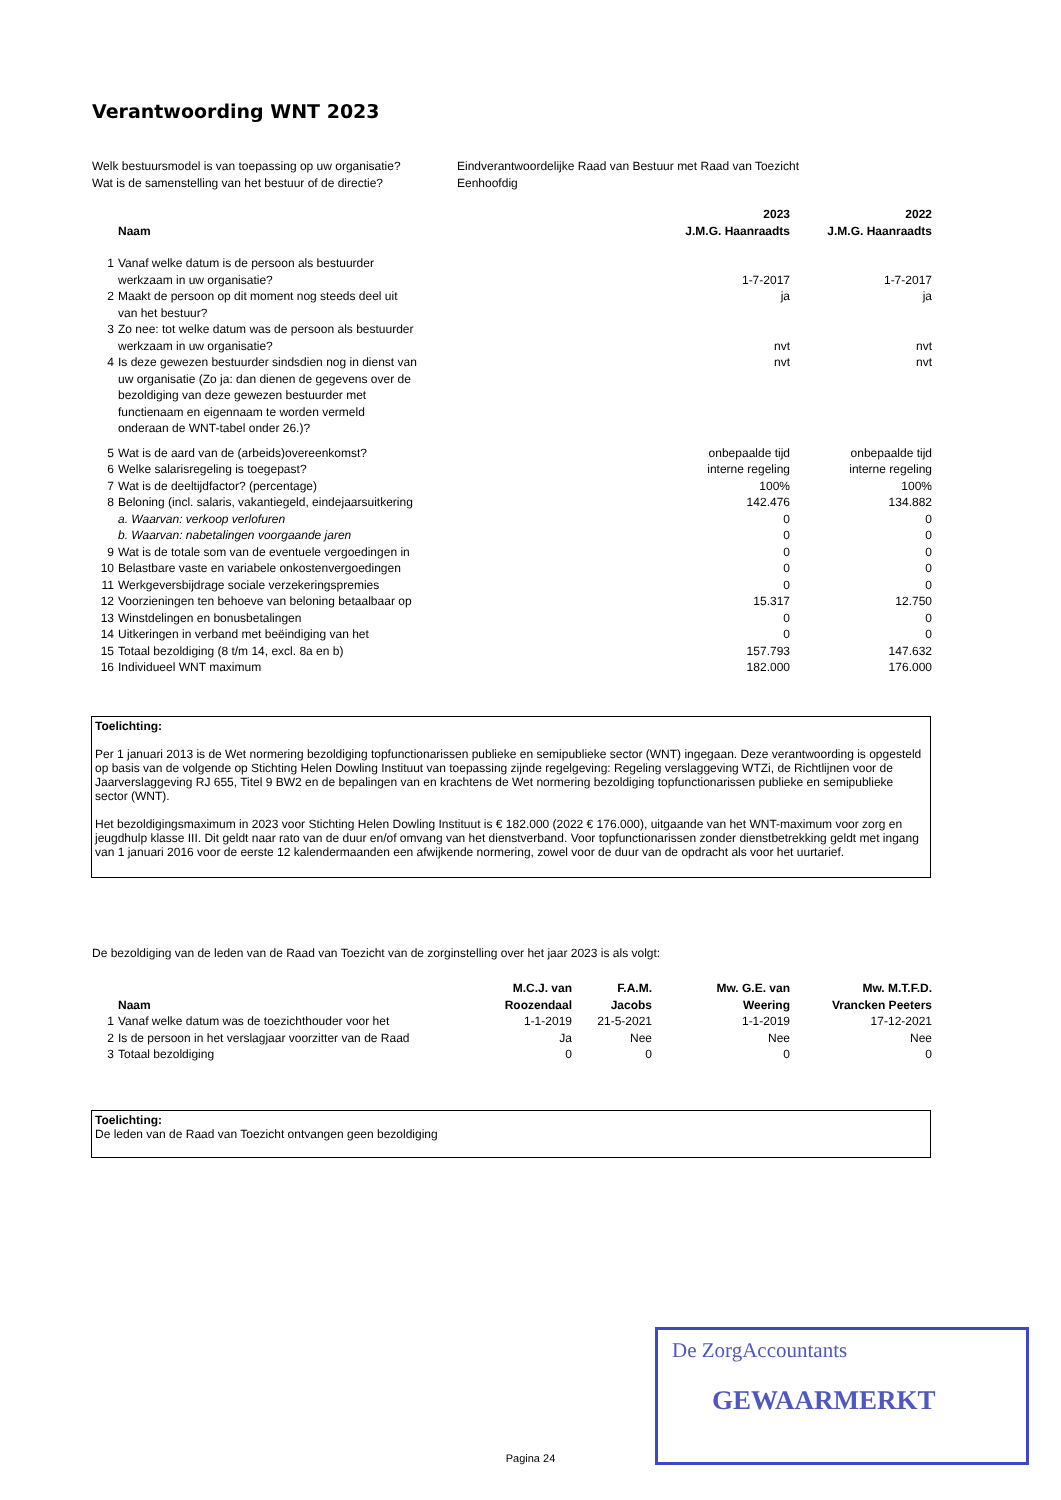Verantwoording WNT 2023
| Welk bestuursmodel is van toepassing op uw organisatie? | Eindverantwoordelijke Raad van Bestuur met Raad van Toezicht |
| Wat is de samenstelling van het bestuur of de directie? | Eenhoofdig |
| | | 2023 | 2022 |
| --- | --- | --- | --- |
| | Naam | J.M.G. Haanraadts | J.M.G. Haanraadts |
| 1 | Vanaf welke datum is de persoon als bestuurder werkzaam in uw organisatie? | 1-7-2017 | 1-7-2017 |
| 2 | Maakt de persoon op dit moment nog steeds deel uit van het bestuur? | ja | ja |
| 3 | Zo nee: tot welke datum was de persoon als bestuurder werkzaam in uw organisatie? | nvt | nvt |
| 4 | Is deze gewezen bestuurder sindsdien nog in dienst van uw organisatie (Zo ja: dan dienen de gegevens over de bezoldiging van deze gewezen bestuurder met functienaam en eigennaam te worden vermeld onderaan de WNT-tabel onder 26.)? | nvt | nvt |
| 5 | Wat is de aard van de (arbeids)overeenkomst? | onbepaalde tijd | onbepaalde tijd |
| 6 | Welke salarisregeling is toegepast? | interne regeling | interne regeling |
| 7 | Wat is de deeltijdfactor? (percentage) | 100% | 100% |
| 8 | Beloning (incl. salaris, vakantiegeld, eindejaarsuitkering | 142.476 | 134.882 |
| | a. Waarvan: verkoop verlofuren | 0 | 0 |
| | b. Waarvan: nabetalingen voorgaande jaren | 0 | 0 |
| 9 | Wat is de totale som van de eventuele vergoedingen in | 0 | 0 |
| 10 | Belastbare vaste en variabele onkostenvergoedingen | 0 | 0 |
| 11 | Werkgeversbijdrage sociale verzekeringspremies | 0 | 0 |
| 12 | Voorzieningen ten behoeve van beloning betaalbaar op | 15.317 | 12.750 |
| 13 | Winstdelingen en bonusbetalingen | 0 | 0 |
| 14 | Uitkeringen in verband met beëindiging van het | 0 | 0 |
| 15 | Totaal bezoldiging (8 t/m 14, excl. 8a en b) | 157.793 | 147.632 |
| 16 | Individueel WNT maximum | 182.000 | 176.000 |
Toelichting:
Per 1 januari 2013 is de Wet normering bezoldiging topfunctionarissen publieke en semipublieke sector (WNT) ingegaan. Deze verantwoording is opgesteld op basis van de volgende op Stichting Helen Dowling Instituut van toepassing zijnde regelgeving: Regeling verslaggeving WTZi, de Richtlijnen voor de Jaarverslaggeving RJ 655, Titel 9 BW2 en de bepalingen van en krachtens de Wet normering bezoldiging topfunctionarissen publieke en semipublieke sector (WNT).
Het bezoldigingsmaximum in 2023 voor Stichting Helen Dowling Instituut is € 182.000 (2022 € 176.000), uitgaande van het WNT-maximum voor zorg en jeugdhulp klasse III. Dit geldt naar rato van de duur en/of omvang van het dienstverband. Voor topfunctionarissen zonder dienstbetrekking geldt met ingang van 1 januari 2016 voor de eerste 12 kalendermaanden een afwijkende normering, zowel voor de duur van de opdracht als voor het uurtarief.
De bezoldiging van de leden van de Raad van Toezicht van de zorginstelling over het jaar 2023 is als volgt:
| | | M.C.J. van | F.A.M. | Mw. G.E. van | Mw. M.T.F.D. |
| --- | --- | --- | --- | --- | --- |
| | Naam | Roozendaal | Jacobs | Weering | Vrancken Peeters |
| 1 | Vanaf welke datum was de toezichthouder voor het | 1-1-2019 | 21-5-2021 | 1-1-2019 | 17-12-2021 |
| 2 | Is de persoon in het verslagjaar voorzitter van de Raad | Ja | Nee | Nee | Nee |
| 3 | Totaal bezoldiging | 0 | 0 | 0 | 0 |
Toelichting:
De leden van de Raad van Toezicht ontvangen geen bezoldiging
De ZorgAccountants
GEWAARMERKT
Pagina 24